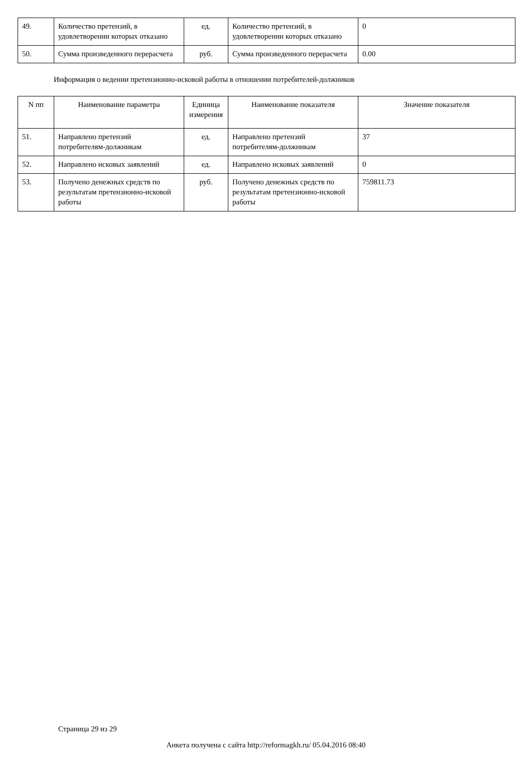| 49. | Количество претензий, в удовлетворении которых отказано | ед. | Количество претензий, в удовлетворении которых отказано | 0 |
| 50. | Сумма произведенного перерасчета | руб. | Сумма произведенного перерасчета | 0.00 |
Информация о ведении претензионно-исковой работы в отношении потребителей-должников
| N пп | Наименование параметра | Единица измерения | Наименование показателя | Значение показателя |
| --- | --- | --- | --- | --- |
| 51. | Направлено претензий потребителям-должникам | ед. | Направлено претензий потребителям-должникам | 37 |
| 52. | Направлено исковых заявлений | ед. | Направлено исковых заявлений | 0 |
| 53. | Получено денежных средств по результатам претензионно-исковой работы | руб. | Получено денежных средств по результатам претензионно-исковой работы | 759811.73 |
Страница 29 из 29
Анкета получена с сайта http://reformagkh.ru/ 05.04.2016 08:40